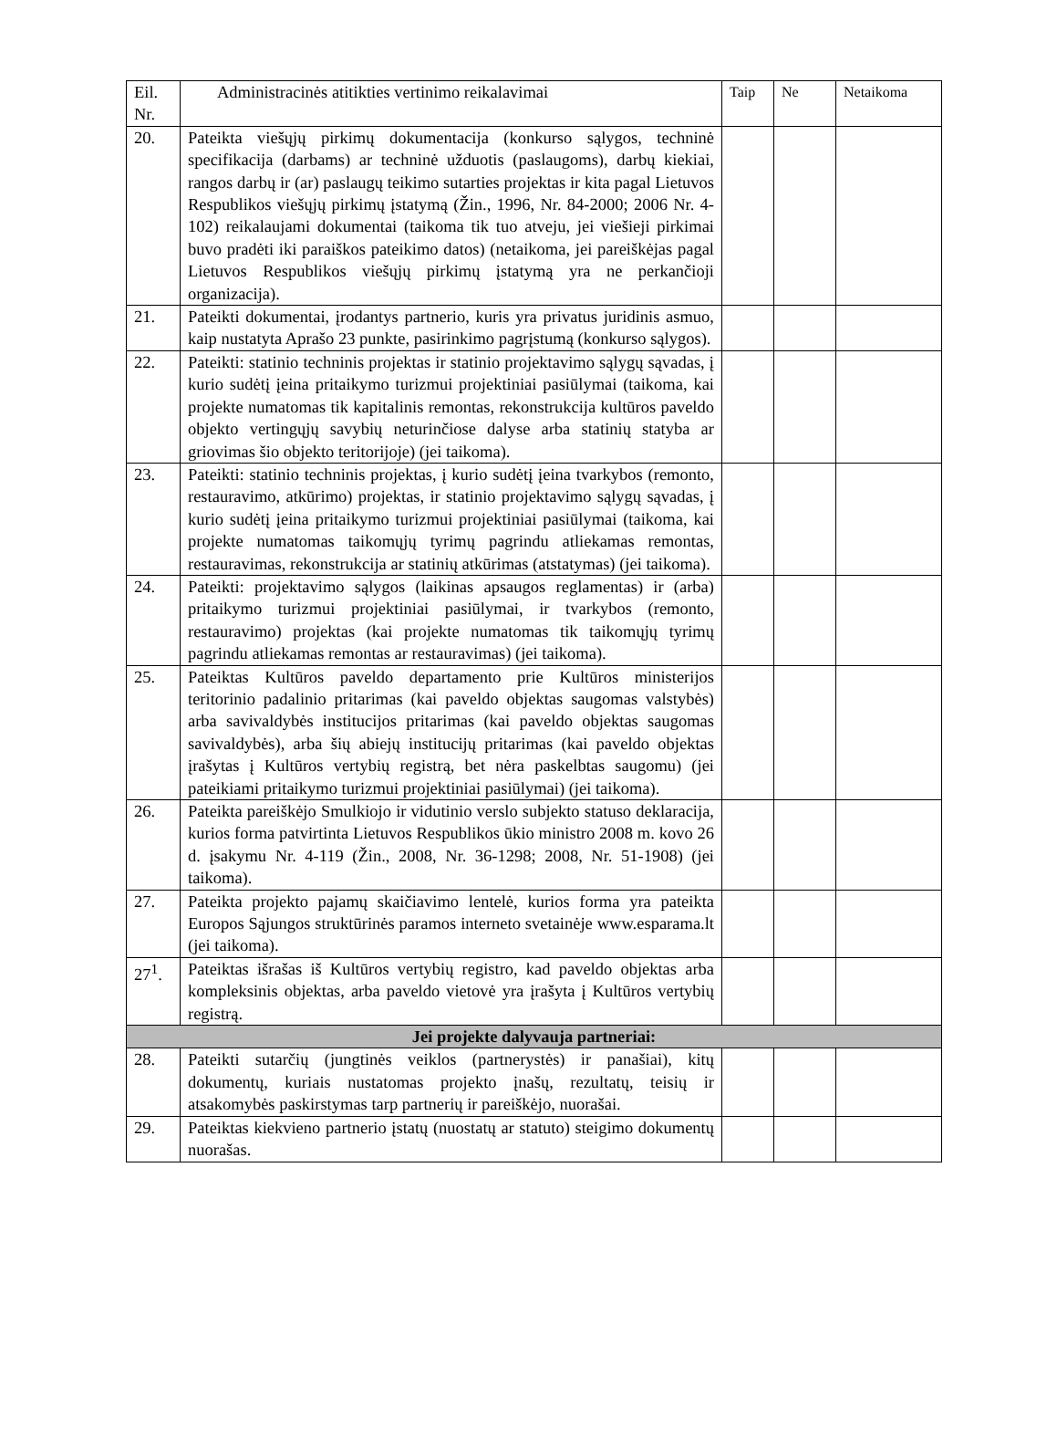| Eil. Nr. | Administracinės atitikties vertinimo reikalavimai | Taip | Ne | Netaikoma |
| --- | --- | --- | --- | --- |
| 20. | Pateikta viešųjų pirkimų dokumentacija (konkurso sąlygos, techninė specifikacija (darbams) ar techninė užduotis (paslaugoms), darbų kiekiai, rangos darbų ir (ar) paslaugų teikimo sutarties projektas ir kita pagal Lietuvos Respublikos viešųjų pirkimų įstatymą (Žin., 1996, Nr. 84-2000; 2006 Nr. 4-102) reikalaujami dokumentai (taikoma tik tuo atveju, jei viešieji pirkimai buvo pradėti iki paraiškos pateikimo datos) (netaikoma, jei pareiškėjas pagal Lietuvos Respublikos viešųjų pirkimų įstatymą yra ne perkančioji organizacija). | | | |
| 21. | Pateikti dokumentai, įrodantys partnerio, kuris yra privatus juridinis asmuo, kaip nustatyta Aprašo 23 punkte, pasirinkimo pagrįstumą (konkurso sąlygos). | | | |
| 22. | Pateikti: statinio techninis projektas ir statinio projektavimo sąlygų sąvadas, į kurio sudėtį įeina pritaikymo turizmui projektiniai pasiūlymai (taikoma, kai projekte numatomas tik kapitalinis remontas, rekonstrukcija kultūros paveldo objekto vertingųjų savybių neturinčiose dalyse arba statinių statyba ar griovimas šio objekto teritorijoje) (jei taikoma). | | | |
| 23. | Pateikti: statinio techninis projektas, į kurio sudėtį įeina tvarkybos (remonto, restauravimo, atkūrimo) projektas, ir statinio projektavimo sąlygų sąvadas, į kurio sudėtį įeina pritaikymo turizmui projektiniai pasiūlymai (taikoma, kai projekte numatomas taikomųjų tyrimų pagrindu atliekamas remontas, restauravimas, rekonstrukcija ar statinių atkūrimas (atstatymas) (jei taikoma). | | | |
| 24. | Pateikti: projektavimo sąlygos (laikinas apsaugos reglamentas) ir (arba) pritaikymo turizmui projektiniai pasiūlymai, ir tvarkybos (remonto, restauravimo) projektas (kai projekte numatomas tik taikomųjų tyrimų pagrindu atliekamas remontas ar restauravimas) (jei taikoma). | | | |
| 25. | Pateiktas Kultūros paveldo departamento prie Kultūros ministerijos teritorinio padalinio pritarimas (kai paveldo objektas saugomas valstybės) arba savivaldybės institucijos pritarimas (kai paveldo objektas saugomas savivaldybės), arba šių abiejų institucijų pritarimas (kai paveldo objektas įrašytas į Kultūros vertybių registrą, bet nėra paskelbtas saugomu) (jei pateikiami pritaikymo turizmui projektiniai pasiūlymai) (jei taikoma). | | | |
| 26. | Pateikta pareiškėjo Smulkiojo ir vidutinio verslo subjekto statuso deklaracija, kurios forma patvirtinta Lietuvos Respublikos ūkio ministro 2008 m. kovo 26 d. įsakymu Nr. 4-119 (Žin., 2008, Nr. 36-1298; 2008, Nr. 51-1908) (jei taikoma). | | | |
| 27. | Pateikta projekto pajamų skaičiavimo lentelė, kurios forma yra pateikta Europos Sąjungos struktūrinės paramos interneto svetainėje www.esparama.lt (jei taikoma). | | | |
| 27<sup>1</sup>. | Pateiktas išrašas iš Kultūros vertybių registro, kad paveldo objektas arba kompleksinis objektas, arba paveldo vietovė yra įrašyta į Kultūros vertybių registrą. | | | |
| Jei projekte dalyvauja partneriai: | | | | |
| 28. | Pateikti sutarčių (jungtinės veiklos (partnerystės) ir panašiai), kitų dokumentų, kuriais nustatomas projekto įnašų, rezultatų, teisių ir atsakomybės paskirstymas tarp partnerių ir pareiškėjo, nuorašai. | | | |
| 29. | Pateiktas kiekvieno partnerio įstatų (nuostatų ar statuto) steigimo dokumentų nuorašas. | | | |